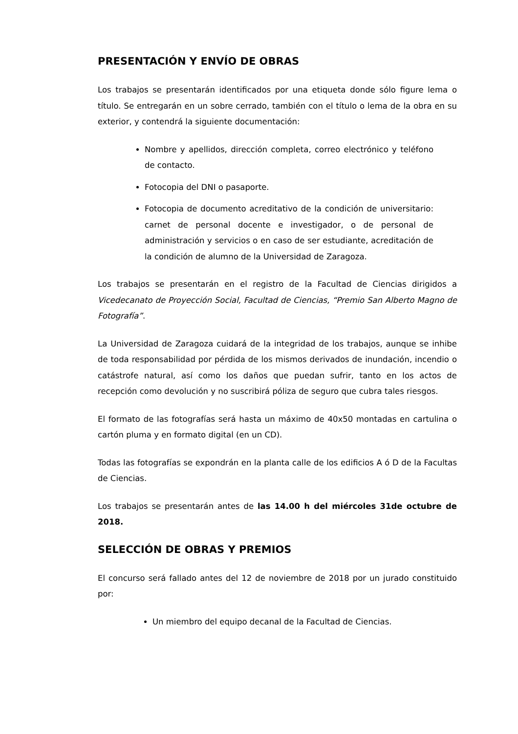PRESENTACIÓN Y ENVÍO DE OBRAS
Los trabajos se presentarán identificados por una etiqueta donde sólo figure lema o título. Se entregarán en un sobre cerrado, también con el título o lema de la obra en su exterior, y contendrá la siguiente documentación:
Nombre y apellidos, dirección completa, correo electrónico y teléfono de contacto.
Fotocopia del DNI o pasaporte.
Fotocopia de documento acreditativo de la condición de universitario: carnet de personal docente e investigador, o de personal de administración y servicios o en caso de ser estudiante, acreditación de la condición de alumno de la Universidad de Zaragoza.
Los trabajos se presentarán en el registro de la Facultad de Ciencias dirigidos a Vicedecanato de Proyección Social, Facultad de Ciencias, “Premio San Alberto Magno de Fotografía”.
La Universidad de Zaragoza cuidará de la integridad de los trabajos, aunque se inhibe de toda responsabilidad por pérdida de los mismos derivados de inundación, incendio o catástrofe natural, así como los daños que puedan sufrir, tanto en los actos de recepción como devolución y no suscribirá póliza de seguro que cubra tales riesgos.
El formato de las fotografías será hasta un máximo de 40x50 montadas en cartulina o cartón pluma y en formato digital (en un CD).
Todas las fotografías se expondrán en la planta calle de los edificios A ó D de la Facultas de Ciencias.
Los trabajos se presentarán antes de las 14.00 h del miércoles 31de octubre de 2018.
SELECCIÓN DE OBRAS Y PREMIOS
El concurso será fallado antes del 12 de noviembre de 2018 por un jurado constituido por:
Un miembro del equipo decanal de la Facultad de Ciencias.